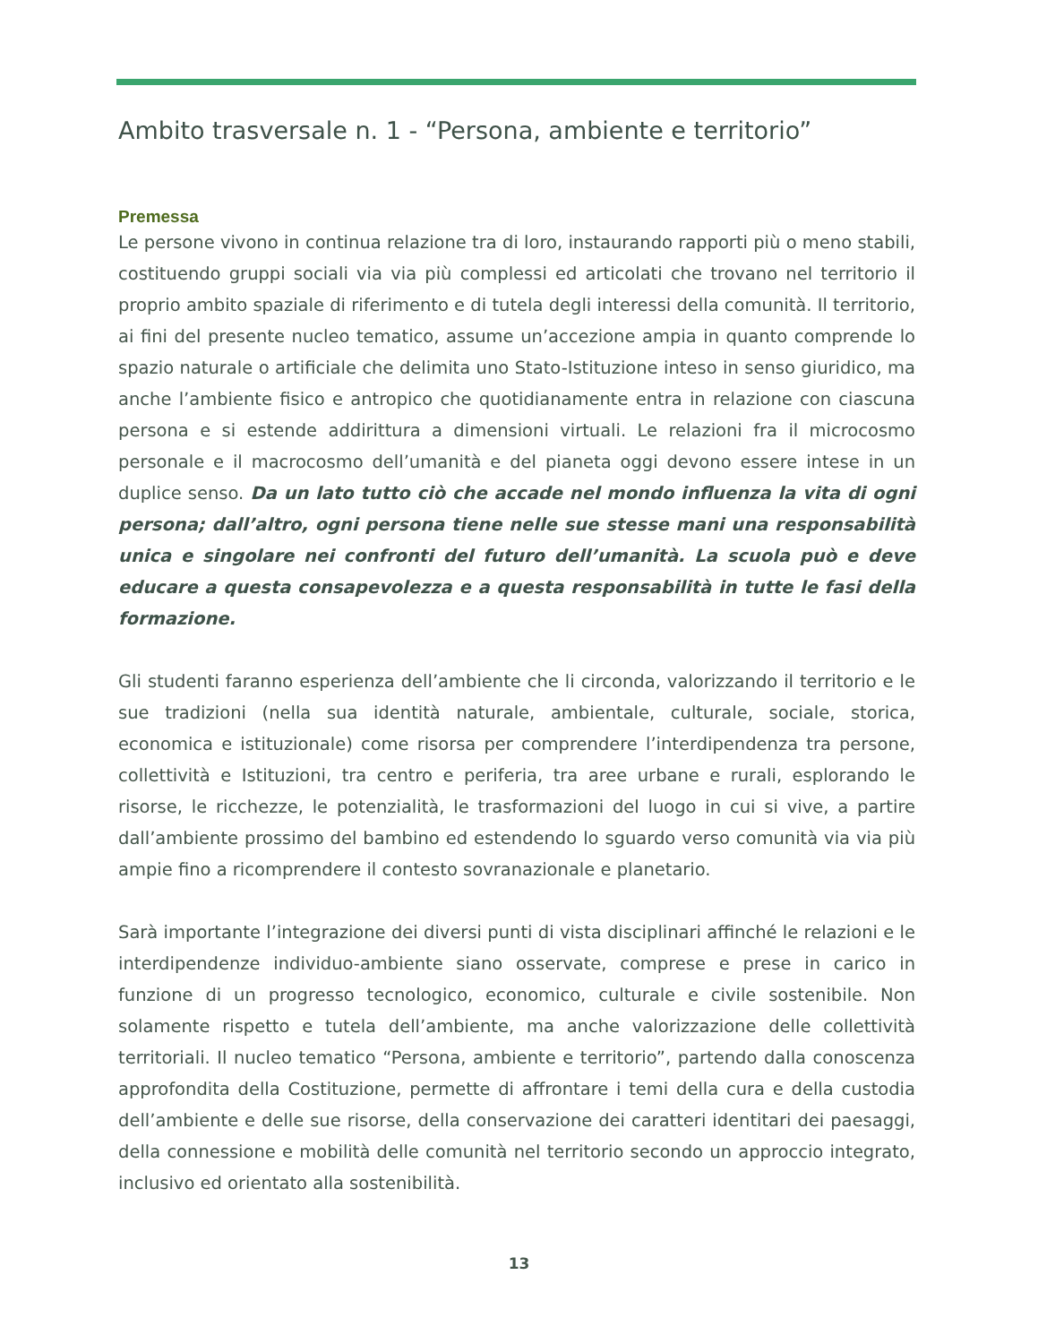Ambito trasversale n. 1 - “Persona, ambiente e territorio”
Premessa
Le persone vivono in continua relazione tra di loro, instaurando rapporti più o meno stabili, costituendo gruppi sociali via via più complessi ed articolati che trovano nel territorio il proprio ambito spaziale di riferimento e di tutela degli interessi della comunità. Il territorio, ai fini del presente nucleo tematico, assume un’accezione ampia in quanto comprende lo spazio naturale o artificiale che delimita uno Stato-Istituzione inteso in senso giuridico, ma anche l’ambiente fisico e antropico che quotidianamente entra in relazione con ciascuna persona e si estende addirittura a dimensioni virtuali. Le relazioni fra il microcosmo personale e il macrocosmo dell’umanità e del pianeta oggi devono essere intese in un duplice senso. Da un lato tutto ciò che accade nel mondo influenza la vita di ogni persona; dall’altro, ogni persona tiene nelle sue stesse mani una responsabilità unica e singolare nei confronti del futuro dell’umanità. La scuola può e deve educare a questa consapevolezza e a questa responsabilità in tutte le fasi della formazione.
Gli studenti faranno esperienza dell’ambiente che li circonda, valorizzando il territorio e le sue tradizioni (nella sua identità naturale, ambientale, culturale, sociale, storica, economica e istituzionale) come risorsa per comprendere l’interdipendenza tra persone, collettività e Istituzioni, tra centro e periferia, tra aree urbane e rurali, esplorando le risorse, le ricchezze, le potenzialità, le trasformazioni del luogo in cui si vive, a partire dall’ambiente prossimo del bambino ed estendendo lo sguardo verso comunità via via più ampie fino a ricomprendere il contesto sovranazionale e planetario.
Sarà importante l’integrazione dei diversi punti di vista disciplinari affinché le relazioni e le interdipendenze individuo-ambiente siano osservate, comprese e prese in carico in funzione di un progresso tecnologico, economico, culturale e civile sostenibile. Non solamente rispetto e tutela dell’ambiente, ma anche valorizzazione delle collettività territoriali. Il nucleo tematico “Persona, ambiente e territorio”, partendo dalla conoscenza approfondita della Costituzione, permette di affrontare i temi della cura e della custodia dell’ambiente e delle sue risorse, della conservazione dei caratteri identitari dei paesaggi, della connessione e mobilità delle comunità nel territorio secondo un approccio integrato, inclusivo ed orientato alla sostenibilità.
13